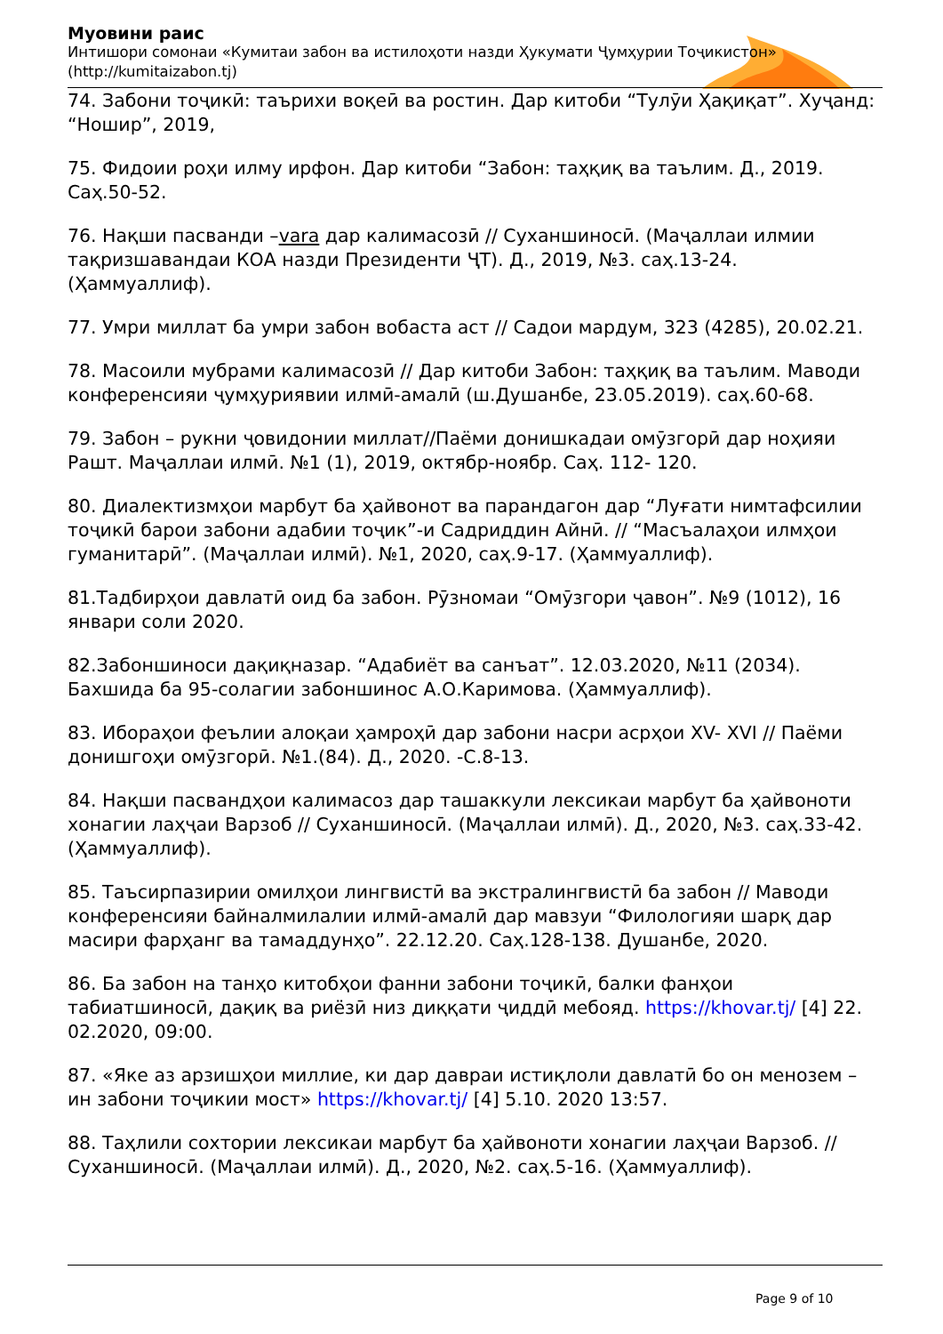Муовини раис
Интишори сомонаи «Кумитаи забон ва истилоҳоти назди Ҳукумати Ҷумҳурии Тоҷикистон» (http://kumitaizabon.tj)
74. Забони тоҷикӣ: таърихи воқеӣ ва ростин. Дар китоби “Тулӯи Ҳақиқат”. Хуҷанд: “Ношир”, 2019,
75. Фидоии роҳи илму ирфон. Дар китоби “Забон: таҳқиқ ва таълим. Д., 2019. Саҳ.50-52.
76. Нақши пасванди –vara дар калимасозӣ // Суханшиносӣ. (Маҷаллаи илмии тақризшавандаи КОА назди Президенти ҶТ). Д., 2019, №3. саҳ.13-24. (Ҳаммуаллиф).
77. Умри миллат ба умри забон вобаста аст // Садои мардум, 323 (4285), 20.02.21.
78. Масоили мубрами калимасозӣ // Дар китоби Забон: таҳқиқ ва таълим. Маводи конференсияи ҷумҳуриявии илмӣ-амалӣ (ш.Душанбе, 23.05.2019). саҳ.60-68.
79. Забон – рукни ҷовидонии миллат//Паёми донишкадаи омӯзгорӣ дар ноҳияи Рашт. Маҷаллаи илмӣ. №1 (1), 2019, октябр-ноябр. Саҳ. 112- 120.
80. Диалектизмҳои марбут ба ҳайвонот ва парандагон дар “Луғати нимтафсилии тоҷикӣ барои забони адабии тоҷик”-и Садриддин Айнӣ. // “Масъалаҳои илмҳои гуманитарӣ”. (Маҷаллаи илмӣ). №1, 2020, саҳ.9-17. (Ҳаммуаллиф).
81.Тадбирҳои давлатӣ оид ба забон. Рӯзномаи “Омӯзгори ҷавон”. №9 (1012), 16 январи соли 2020.
82.Забоншиноси дақиқназар. “Адабиёт ва санъат”. 12.03.2020, №11 (2034). Бахшида ба 95-солагии забоншинос А.О.Каримова. (Ҳаммуаллиф).
83. Ибораҳои феълии алоқаи ҳамроҳӣ дар забони насри асрҳои XV- XVI // Паёми донишгоҳи омӯзгорӣ. №1.(84). Д., 2020. -С.8-13.
84. Нақши пасвандҳои калимасоз дар ташаккули лексикаи марбут ба ҳайвоноти хонагии лаҳҷаи Варзоб // Суханшиносӣ. (Маҷаллаи илмӣ). Д., 2020, №3. саҳ.33-42. (Ҳаммуаллиф).
85. Таъсирпазирии омилҳои лингвистӣ ва экстралингвистӣ ба забон // Маводи конференсияи байналмилалии илмӣ-амалӣ дар мавзуи “Филологияи шарқ дар масири фарҳанг ва тамаддунҳо”. 22.12.20. Саҳ.128-138. Душанбе, 2020.
86. Ба забон на танҳо китобҳои фанни забони тоҷикӣ, балки фанҳои табиатшиносӣ, дақиқ ва риёзӣ низ диққати ҷиддӣ мебояд. https://khovar.tj/ [4] 22. 02.2020, 09:00.
87. «Яке аз арзишҳои миллие, ки дар давраи истиқлоли давлатӣ бо он менозем – ин забони тоҷикии мост» https://khovar.tj/ [4] 5.10. 2020 13:57.
88. Таҳлили сохтории лексикаи марбут ба ҳайвоноти хонагии лаҳҷаи Варзоб. // Суханшиносӣ. (Маҷаллаи илмӣ). Д., 2020, №2. саҳ.5-16. (Ҳаммуаллиф).
Page 9 of 10